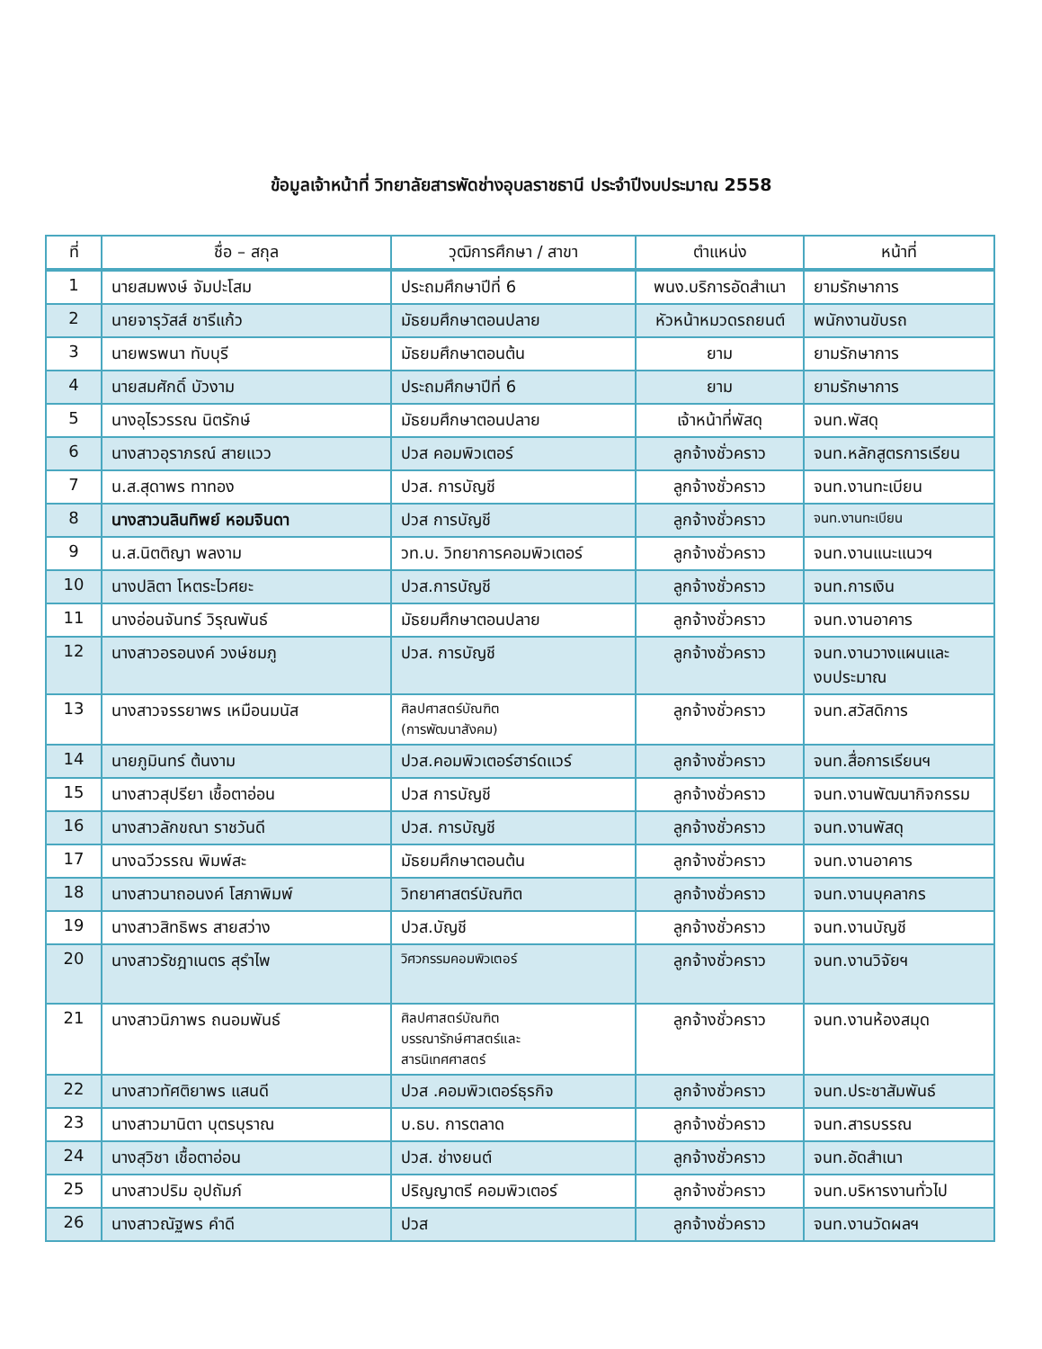ข้อมูลเจ้าหน้าที่ วิทยาลัยสารพัดช่างอุบลราชธานี ประจำปีงบประมาณ 2558
| ที่ | ชื่อ – สกุล | วุฒิการศึกษา / สาขา | ตำแหน่ง | หน้าที่ |
| --- | --- | --- | --- | --- |
| 1 | นายสมพงษ์ จัมปะโสม | ประถมศึกษาปีที่ 6 | พนง.บริการอัดสำเนา | ยามรักษาการ |
| 2 | นายจารุวัสส์ ชารีแก้ว | มัธยมศึกษาตอนปลาย | หัวหน้าหมวดรถยนต์ | พนักงานขับรถ |
| 3 | นายพรพนา ทับบุรี | มัธยมศึกษาตอนต้น | ยาม | ยามรักษาการ |
| 4 | นายสมศักดิ์ บัวงาม | ประถมศึกษาปีที่ 6 | ยาม | ยามรักษาการ |
| 5 | นางอุไรวรรณ นิตรักษ์ | มัธยมศึกษาตอนปลาย | เจ้าหน้าที่พัสดุ | จนท.พัสดุ |
| 6 | นางสาวอุราภรณ์ สายแวว | ปวส คอมพิวเตอร์ | ลูกจ้างชั่วคราว | จนท.หลักสูตรการเรียน |
| 7 | น.ส.สุดาพร ทาทอง | ปวส. การบัญชี | ลูกจ้างชั่วคราว | จนท.งานทะเบียน |
| 8 | นางสาวนลินทิพย์ หอมจินดา | ปวส การบัญชี | ลูกจ้างชั่วคราว | จนท.งานทะเบียน |
| 9 | น.ส.นิตติญา พลงาม | วท.บ. วิทยาการคอมพิวเตอร์ | ลูกจ้างชั่วคราว | จนท.งานแนะแนวฯ |
| 10 | นางปลิตา โหตระไวศยะ | ปวส.การบัญชี | ลูกจ้างชั่วคราว | จนท.การเงิน |
| 11 | นางอ่อนจันทร์ วิรุณพันธ์ | มัธยมศึกษาตอนปลาย | ลูกจ้างชั่วคราว | จนท.งานอาคาร |
| 12 | นางสาวอรอนงค์ วงษ์ชมภู | ปวส. การบัญชี | ลูกจ้างชั่วคราว | จนท.งานวางแผนและ งบประมาณ |
| 13 | นางสาวจรรยาพร เหมือนมนัส | ศิลปศาสตร์บัณฑิต (การพัฒนาสังคม) | ลูกจ้างชั่วคราว | จนท.สวัสดิการ |
| 14 | นายภูมินทร์ ต้นงาม | ปวส.คอมพิวเตอร์ฮาร์ดแวร์ | ลูกจ้างชั่วคราว | จนท.สื่อการเรียนฯ |
| 15 | นางสาวสุปรียา เชื้อตาอ่อน | ปวส การบัญชี | ลูกจ้างชั่วคราว | จนท.งานพัฒนากิจกรรม |
| 16 | นางสาวลักขณา ราชวันดี | ปวส. การบัญชี | ลูกจ้างชั่วคราว | จนท.งานพัสดุ |
| 17 | นางฉวีวรรณ พิมพ์สะ | มัธยมศึกษาตอนต้น | ลูกจ้างชั่วคราว | จนท.งานอาคาร |
| 18 | นางสาวนาถอนงค์ โสภาพิมพ์ | วิทยาศาสตร์บัณฑิต | ลูกจ้างชั่วคราว | จนท.งานบุคลากร |
| 19 | นางสาวสิทธิพร สายสว่าง | ปวส.บัญชี | ลูกจ้างชั่วคราว | จนท.งานบัญชี |
| 20 | นางสาวรัชฎาเนตร สุรำไพ | วิศวกรรมคอมพิวเตอร์ | ลูกจ้างชั่วคราว | จนท.งานวิจัยฯ |
| 21 | นางสาวนิภาพร ถนอมพันธ์ | ศิลปศาสตร์บัณฑิต บรรณารักษ์ศาสตร์และ สารนิเทศศาสตร์ | ลูกจ้างชั่วคราว | จนท.งานห้องสมุด |
| 22 | นางสาวทัศติยาพร แสนดี | ปวส .คอมพิวเตอร์ธุรกิจ | ลูกจ้างชั่วคราว | จนท.ประชาสัมพันธ์ |
| 23 | นางสาวมานิตา บุตรบุราณ | บ.ธบ. การตลาด | ลูกจ้างชั่วคราว | จนท.สารบรรณ |
| 24 | นางสุวิชา เชื้อตาอ่อน | ปวส. ช่างยนต์ | ลูกจ้างชั่วคราว | จนท.อัดสำเนา |
| 25 | นางสาวปริม อุปถัมภ์ | ปริญญาตรี คอมพิวเตอร์ | ลูกจ้างชั่วคราว | จนท.บริหารงานทั่วไป |
| 26 | นางสาวณัฐพร คำดี | ปวส | ลูกจ้างชั่วคราว | จนท.งานวัดผลฯ |